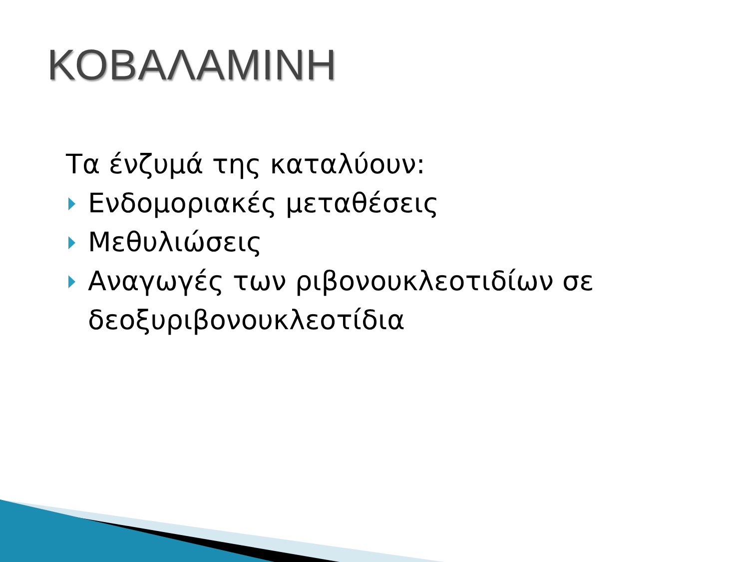ΚΟΒΑΛΑΜΙΝΗ
Τα ένζυμά της καταλύουν:
Ενδομοριακές μεταθέσεις
Μεθυλιώσεις
Αναγωγές των ριβονουκλεοτιδίων σε δεοξυριβονουκλεοτίδια